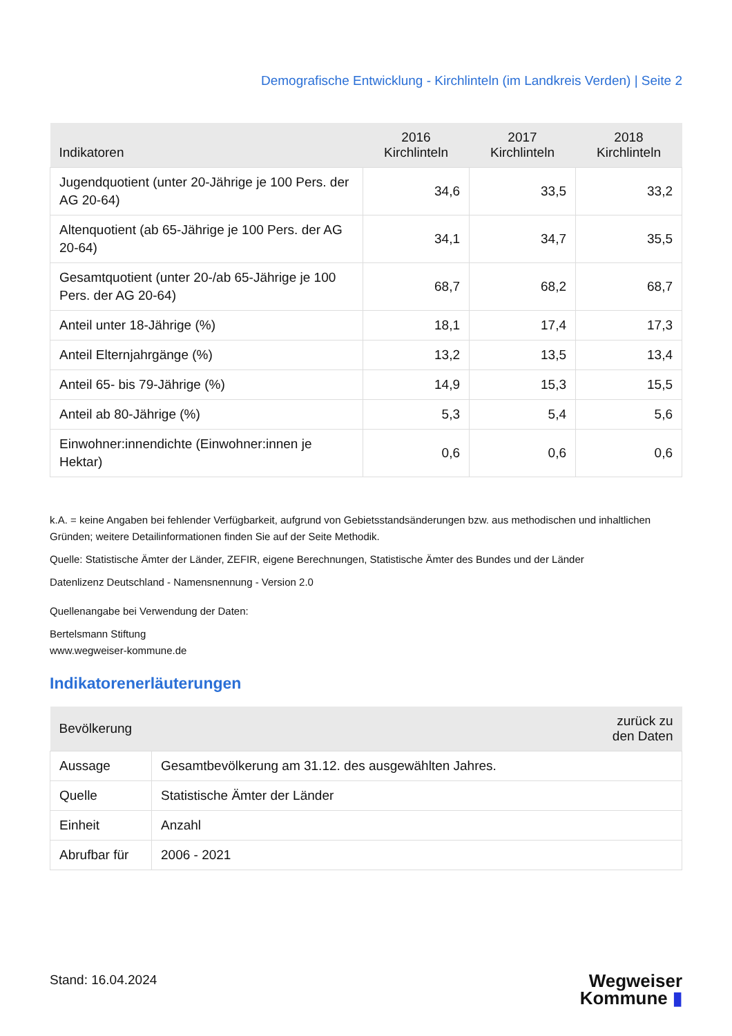Demografische Entwicklung - Kirchlinteln (im Landkreis Verden) | Seite 2
| Indikatoren | 2016 Kirchlinteln | 2017 Kirchlinteln | 2018 Kirchlinteln |
| --- | --- | --- | --- |
| Jugendquotient (unter 20-Jährige je 100 Pers. der AG 20-64) | 34,6 | 33,5 | 33,2 |
| Altenquotient (ab 65-Jährige je 100 Pers. der AG 20-64) | 34,1 | 34,7 | 35,5 |
| Gesamtquotient (unter 20-/ab 65-Jährige je 100 Pers. der AG 20-64) | 68,7 | 68,2 | 68,7 |
| Anteil unter 18-Jährige (%) | 18,1 | 17,4 | 17,3 |
| Anteil Elternjahrgänge (%) | 13,2 | 13,5 | 13,4 |
| Anteil 65- bis 79-Jährige (%) | 14,9 | 15,3 | 15,5 |
| Anteil ab 80-Jährige (%) | 5,3 | 5,4 | 5,6 |
| Einwohner:innendichte (Einwohner:innen je Hektar) | 0,6 | 0,6 | 0,6 |
k.A. = keine Angaben bei fehlender Verfügbarkeit, aufgrund von Gebietsstandsänderungen bzw. aus methodischen und inhaltlichen Gründen; weitere Detailinformationen finden Sie auf der Seite Methodik.
Quelle: Statistische Ämter der Länder, ZEFIR, eigene Berechnungen, Statistische Ämter des Bundes und der Länder
Datenlizenz Deutschland - Namensnennung - Version 2.0
Quellenangabe bei Verwendung der Daten:
Bertelsmann Stiftung
www.wegweiser-kommune.de
Indikatorenerläuterungen
| Bevölkerung | zurück zu den Daten |
| --- | --- |
| Aussage | Gesamtbevölkerung am 31.12. des ausgewählten Jahres. |
| Quelle | Statistische Ämter der Länder |
| Einheit | Anzahl |
| Abrufbar für | 2006 - 2021 |
Stand: 16.04.2024
Wegweiser
Kommune ▮